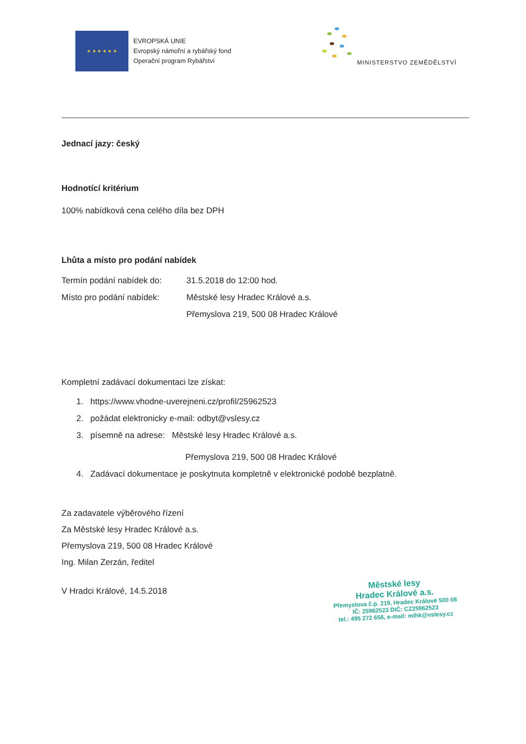★ ★ ★ ★ ★ ★
EVROPSKÁ UNIE
Evropský námořní a rybářský fond
Operační program Rybářství
MINISTERSTVO ZEMĚDĚLSTVÍ
Jednací jazy: český
Hodnotící kritérium
100% nabídková cena celého díla bez DPH
Lhůta a místo pro podání nabídek
Termín podání nabídek do:
31.5.2018 do 12:00 hod.
Místo pro podání nabídek:
Městské lesy Hradec Králové a.s.
Přemyslova 219, 500 08 Hradec Králové
Kompletní zadávací dokumentaci lze získat:
1. https://www.vhodne-uverejneni.cz/profil/25962523
2. požádat elektronicky e-mail: odbyt@vslesy.cz
3. písemně na adrese: Městské lesy Hradec Králové a.s.
Přemyslova 219, 500 08 Hradec Králové
4. Zadávací dokumentace je poskytnuta kompletně v elektronické podobě bezplatně.
Za zadavatele výběrového řízení
Za Městské lesy Hradec Králové a.s.
Přemyslova 219, 500 08 Hradec Králové
Ing. Milan Zerzán, ředitel
V Hradci Králové, 14.5.2018
Městské lesy
Hradec Králové a.s.
Přemyslova č.p. 219, Hradec Králové 500 08
IČ: 25962523 DIČ: CZ25962523
tel.: 495 272 656, e-mail: mlhk@vslesy.cz